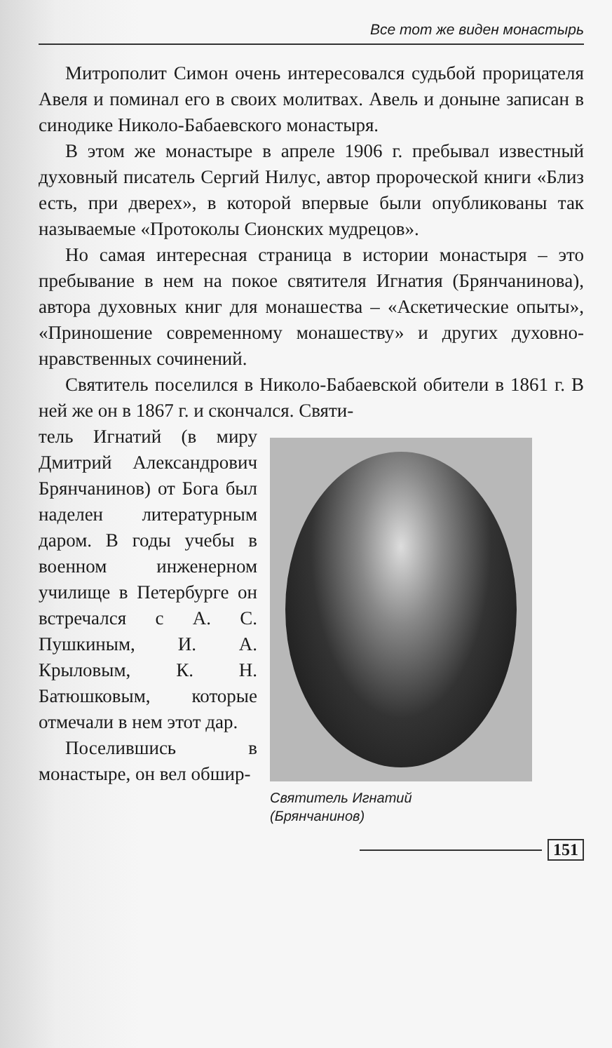Все тот же виден монастырь
Митрополит Симон очень интересовался судьбой прорицателя Авеля и поминал его в своих молитвах. Авель и доныне записан в синодике Николо-Бабаевского монастыря.
В этом же монастыре в апреле 1906 г. пребывал известный духовный писатель Сергий Нилус, автор пророческой книги «Близ есть, при дверех», в которой впервые были опубликованы так называемые «Протоколы Сионских мудрецов».
Но самая интересная страница в истории монастыря – это пребывание в нем на покое святителя Игнатия (Брянчанинова), автора духовных книг для монашества – «Аскетические опыты», «Приношение современному монашеству» и других духовно-нравственных сочинений.
Святитель поселился в Николо-Бабаевской обители в 1861 г. В ней же он в 1867 г. и скончался. Святи-
тель Игнатий (в миру Дмитрий Александрович Брянчанинов) от Бога был наделен литературным даром. В годы учебы в военном инженерном училище в Петербурге он встречался с А. С. Пушкиным, И. А. Крыловым, К. Н. Батюшковым, которые отмечали в нем этот дар.
Поселившись в монастыре, он вел обшир-
Святитель Игнатий
(Брянчанинов)
151